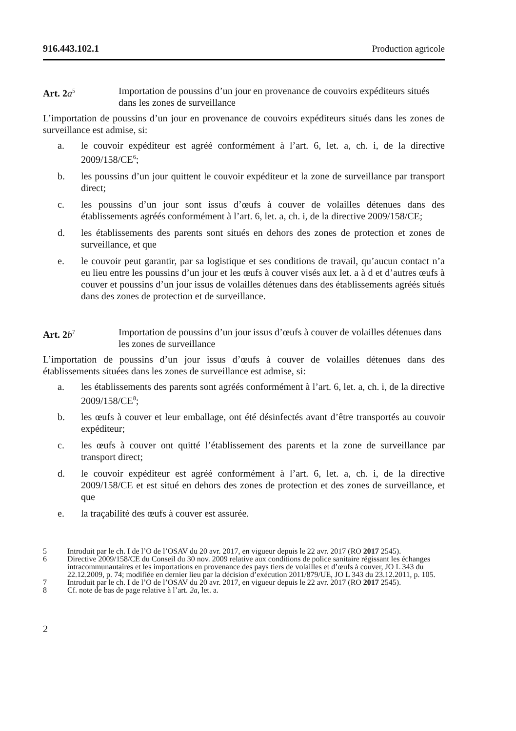916.443.102.1 Production agricole
Art. 2 a<sup>5</sup>
Importation de poussins d’un jour en provenance de couvoirs expéditeurs situés dans les zones de surveillance
L’importation de poussins d’un jour en provenance de couvoirs expéditeurs situés dans les zones de surveillance est admise, si:
a. le couvoir expéditeur est agréé conformément à l’art. 6, let. a, ch. i, de la directive 2009/158/CE<sup>6</sup>;
b. les poussins d’un jour quittent le couvoir expéditeur et la zone de surveillance par transport direct;
c. les poussins d’un jour sont issus d’œufs à couver de volailles détenues dans des établissements agréés conformément à l’art. 6, let. a, ch. i, de la directive 2009/158/CE;
d. les établissements des parents sont situés en dehors des zones de protection et zones de surveillance, et que
e. le couvoir peut garantir, par sa logistique et ses conditions de travail, qu’aucun contact n’a eu lieu entre les poussins d’un jour et les œufs à couver visés aux let. a à d et d’autres œufs à couver et poussins d’un jour issus de volailles détenues dans des établissements agréés situés dans des zones de protection et de surveillance.
Art. 2 b<sup>7</sup>
Importation de poussins d’un jour issus d’œufs à couver de volailles détenues dans les zones de surveillance
L’importation de poussins d’un jour issus d’œufs à couver de volailles détenues dans des établissements situées dans les zones de surveillance est admise, si:
a. les établissements des parents sont agréés conformément à l’art. 6, let. a, ch. i, de la directive 2009/158/CE<sup>8</sup>;
b. les œufs à couver et leur emballage, ont été désinfectés avant d’être transportés au couvoir expéditeur;
c. les œufs à couver ont quitté l’établissement des parents et la zone de surveillance par transport direct;
d. le couvoir expéditeur est agréé conformément à l’art. 6, let. a, ch. i, de la directive 2009/158/CE et est situé en dehors des zones de protection et des zones de surveillance, et que
e. la traçabilité des œufs à couver est assurée.
5 Introduit par le ch. I de l’O de l’OSAV du 20 avr. 2017, en vigueur depuis le 22 avr. 2017 (RO 2017 2545).
6 Directive 2009/158/CE du Conseil du 30 nov. 2009 relative aux conditions de police sanitaire régissant les échanges intracommunautaires et les importations en provenance des pays tiers de volailles et d’œufs à couver, JO L 343 du 22.12.2009, p. 74; modifiée en dernier lieu par la décision d’exécution 2011/879/UE, JO L 343 du 23.12.2011, p. 105.
7 Introduit par le ch. I de l’O de l’OSAV du 20 avr. 2017, en vigueur depuis le 22 avr. 2017 (RO 2017 2545).
8 Cf. note de bas de page relative à l’art. 2a, let. a.
2